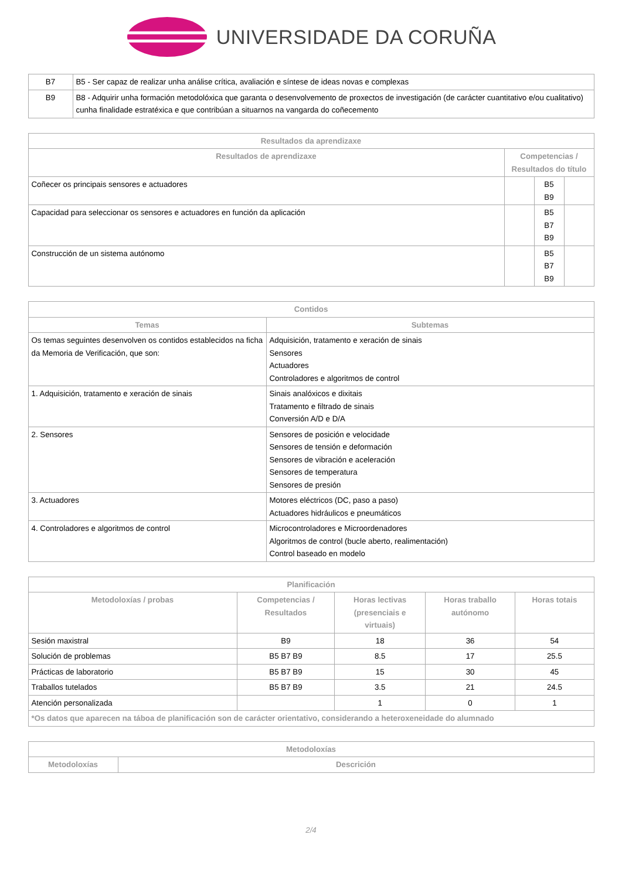UNIVERSIDADE DA CORUÑA
| B7 | B5 - Ser capaz de realizar unha análise crítica, avaliación e síntese de ideas novas e complexas |
| B9 | B8 - Adquirir unha formación metodolóxica que garanta o desenvolvemento de proxectos de investigación (de carácter cuantitativo e/ou cualitativo) cunha finalidade estratéxica e que contribúan a situarnos na vangarda do coñecemento |
| Resultados da aprendizaxe | | | |
| --- | --- | --- | --- |
| Resultados de aprendizaxe | Competencias / Resultados do título | | |
| Coñecer os principais sensores e actuadores | | B5 B9 | |
| Capacidad para seleccionar os sensores e actuadores en función da aplicación | | B5 B7 B9 | |
| Construcción de un sistema autónomo | | B5 B7 B9 | |
| Contidos | |
| --- | --- |
| Temas | Subtemas |
| Os temas seguintes desenvolven os contidos establecidos na ficha da Memoria de Verificación, que son: | Adquisición, tratamento e xeración de sinais Sensores Actuadores Controladores e algoritmos de control |
| 1. Adquisición, tratamento e xeración de sinais | Sinais analóxicos e dixitais Tratamento e filtrado de sinais Conversión A/D e D/A |
| 2. Sensores | Sensores de posición e velocidade Sensores de tensión e deformación Sensores de vibración e aceleración Sensores de temperatura Sensores de presión |
| 3. Actuadores | Motores eléctricos (DC, paso a paso) Actuadores hidráulicos e pneumáticos |
| 4. Controladores e algoritmos de control | Microcontroladores e Microordenadores Algoritmos de control (bucle aberto, realimentación) Control baseado en modelo |
| Planificación | | | | |
| --- | --- | --- | --- | --- |
| Metodoloxías / probas | Competencias / Resultados | Horas lectivas (presenciais e virtuais) | Horas traballo autónomo | Horas totais |
| Sesión maxistral | B9 | 18 | 36 | 54 |
| Solución de problemas | B5 B7 B9 | 8.5 | 17 | 25.5 |
| Prácticas de laboratorio | B5 B7 B9 | 15 | 30 | 45 |
| Traballos tutelados | B5 B7 B9 | 3.5 | 21 | 24.5 |
| Atención personalizada | | 1 | 0 | 1 |
| *Os datos que aparecen na táboa de planificación son de carácter orientativo, considerando a heteroxeneidade do alumnado | | | | |
| Metodoloxías | |
| --- | --- |
| Metodoloxías | Descrición |
2/4